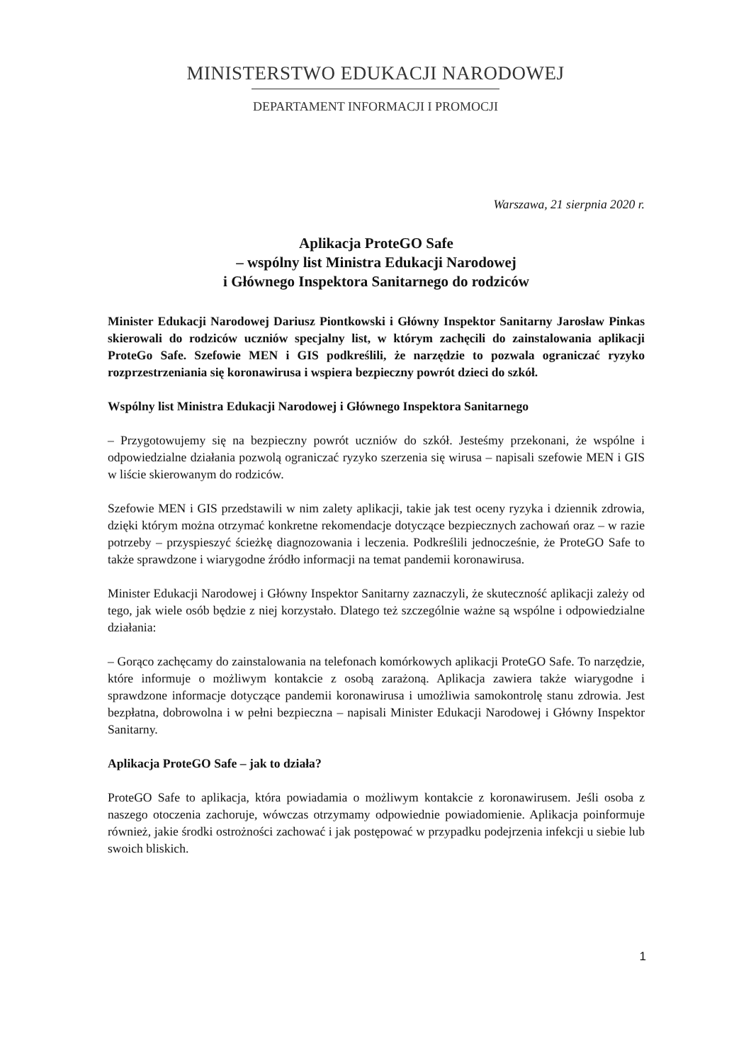MINISTERSTWO EDUKACJI NARODOWEJ
DEPARTAMENT INFORMACJI I PROMOCJI
Warszawa, 21 sierpnia 2020 r.
Aplikacja ProteGO Safe
– wspólny list Ministra Edukacji Narodowej
i Głównego Inspektora Sanitarnego do rodziców
Minister Edukacji Narodowej Dariusz Piontkowski i Główny Inspektor Sanitarny Jarosław Pinkas skierowali do rodziców uczniów specjalny list, w którym zachęcili do zainstalowania aplikacji ProteGo Safe. Szefowie MEN i GIS podkreślili, że narzędzie to pozwala ograniczać ryzyko rozprzestrzeniania się koronawirusa i wspiera bezpieczny powrót dzieci do szkół.
Wspólny list Ministra Edukacji Narodowej i Głównego Inspektora Sanitarnego
– Przygotowujemy się na bezpieczny powrót uczniów do szkół. Jesteśmy przekonani, że wspólne i odpowiedzialne działania pozwolą ograniczać ryzyko szerzenia się wirusa – napisali szefowie MEN i GIS w liście skierowanym do rodziców.
Szefowie MEN i GIS przedstawili w nim zalety aplikacji, takie jak test oceny ryzyka i dziennik zdrowia, dzięki którym można otrzymać konkretne rekomendacje dotyczące bezpiecznych zachowań oraz – w razie potrzeby – przyspieszyć ścieżkę diagnozowania i leczenia. Podkreślili jednocześnie, że ProteGO Safe to także sprawdzone i wiarygodne źródło informacji na temat pandemii koronawirusa.
Minister Edukacji Narodowej i Główny Inspektor Sanitarny zaznaczyli, że skuteczność aplikacji zależy od tego, jak wiele osób będzie z niej korzystało. Dlatego też szczególnie ważne są wspólne i odpowiedzialne działania:
– Gorąco zachęcamy do zainstalowania na telefonach komórkowych aplikacji ProteGO Safe. To narzędzie, które informuje o możliwym kontakcie z osobą zarażoną. Aplikacja zawiera także wiarygodne i sprawdzone informacje dotyczące pandemii koronawirusa i umożliwia samokontrolę stanu zdrowia. Jest bezpłatna, dobrowolna i w pełni bezpieczna – napisali Minister Edukacji Narodowej i Główny Inspektor Sanitarny.
Aplikacja ProteGO Safe – jak to działa?
ProteGO Safe to aplikacja, która powiadamia o możliwym kontakcie z koronawirusem. Jeśli osoba z naszego otoczenia zachoruje, wówczas otrzymamy odpowiednie powiadomienie. Aplikacja poinformuje również, jakie środki ostrożności zachować i jak postępować w przypadku podejrzenia infekcji u siebie lub swoich bliskich.
1